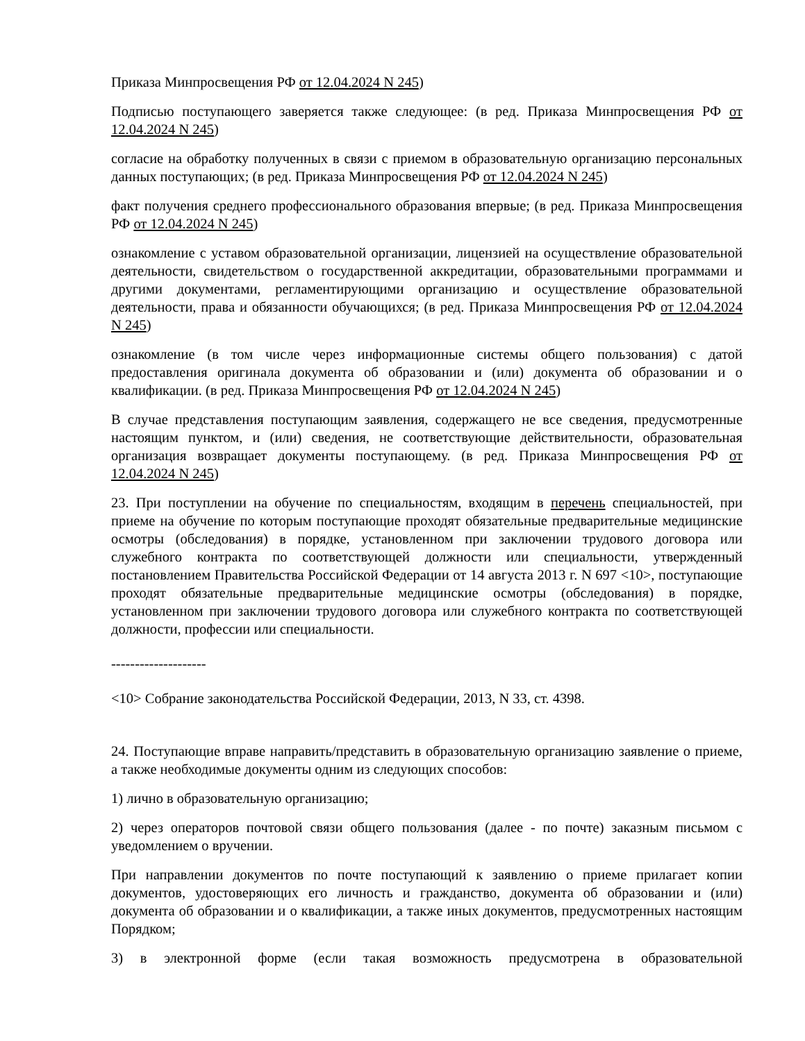Приказа Минпросвещения РФ от 12.04.2024 N 245)
Подписью поступающего заверяется также следующее: (в ред. Приказа Минпросвещения РФ от 12.04.2024 N 245)
согласие на обработку полученных в связи с приемом в образовательную организацию персональных данных поступающих; (в ред. Приказа Минпросвещения РФ от 12.04.2024 N 245)
факт получения среднего профессионального образования впервые; (в ред. Приказа Минпросвещения РФ от 12.04.2024 N 245)
ознакомление с уставом образовательной организации, лицензией на осуществление образовательной деятельности, свидетельством о государственной аккредитации, образовательными программами и другими документами, регламентирующими организацию и осуществление образовательной деятельности, права и обязанности обучающихся; (в ред. Приказа Минпросвещения РФ от 12.04.2024 N 245)
ознакомление (в том числе через информационные системы общего пользования) с датой предоставления оригинала документа об образовании и (или) документа об образовании и о квалификации. (в ред. Приказа Минпросвещения РФ от 12.04.2024 N 245)
В случае представления поступающим заявления, содержащего не все сведения, предусмотренные настоящим пунктом, и (или) сведения, не соответствующие действительности, образовательная организация возвращает документы поступающему. (в ред. Приказа Минпросвещения РФ от 12.04.2024 N 245)
23. При поступлении на обучение по специальностям, входящим в перечень специальностей, при приеме на обучение по которым поступающие проходят обязательные предварительные медицинские осмотры (обследования) в порядке, установленном при заключении трудового договора или служебного контракта по соответствующей должности или специальности, утвержденный постановлением Правительства Российской Федерации от 14 августа 2013 г. N 697 <10>, поступающие проходят обязательные предварительные медицинские осмотры (обследования) в порядке, установленном при заключении трудового договора или служебного контракта по соответствующей должности, профессии или специальности.
--------------------
<10> Собрание законодательства Российской Федерации, 2013, N 33, ст. 4398.
24. Поступающие вправе направить/представить в образовательную организацию заявление о приеме, а также необходимые документы одним из следующих способов:
1) лично в образовательную организацию;
2) через операторов почтовой связи общего пользования (далее - по почте) заказным письмом с уведомлением о вручении.
При направлении документов по почте поступающий к заявлению о приеме прилагает копии документов, удостоверяющих его личность и гражданство, документа об образовании и (или) документа об образовании и о квалификации, а также иных документов, предусмотренных настоящим Порядком;
3) в электронной форме (если такая возможность предусмотрена в образовательной